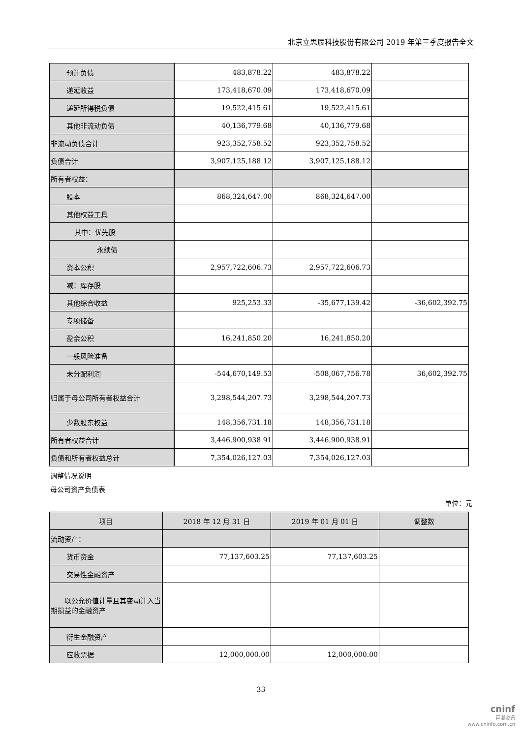北京立思辰科技股份有限公司 2019 年第三季度报告全文
| 预计负债 | 483,878.22 | 483,878.22 | |
| 递延收益 | 173,418,670.09 | 173,418,670.09 | |
| 递延所得税负债 | 19,522,415.61 | 19,522,415.61 | |
| 其他非流动负债 | 40,136,779.68 | 40,136,779.68 | |
| 非流动负债合计 | 923,352,758.52 | 923,352,758.52 | |
| 负债合计 | 3,907,125,188.12 | 3,907,125,188.12 | |
| 所有者权益： | | | |
| 股本 | 868,324,647.00 | 868,324,647.00 | |
| 其他权益工具 | | | |
| 其中：优先股 | | | |
| 永续债 | | | |
| 资本公积 | 2,957,722,606.73 | 2,957,722,606.73 | |
| 减：库存股 | | | |
| 其他综合收益 | 925,253.33 | -35,677,139.42 | -36,602,392.75 |
| 专项储备 | | | |
| 盈余公积 | 16,241,850.20 | 16,241,850.20 | |
| 一般风险准备 | | | |
| 未分配利润 | -544,670,149.53 | -508,067,756.78 | 36,602,392.75 |
| 归属于母公司所有者权益合计 | 3,298,544,207.73 | 3,298,544,207.73 | |
| 少数股东权益 | 148,356,731.18 | 148,356,731.18 | |
| 所有者权益合计 | 3,446,900,938.91 | 3,446,900,938.91 | |
| 负债和所有者权益总计 | 7,354,026,127.03 | 7,354,026,127.03 | |
调整情况说明
母公司资产负债表
单位：元
| 项目 | 2018 年 12 月 31 日 | 2019 年 01 月 01 日 | 调整数 |
| --- | --- | --- | --- |
| 流动资产： | | | |
| 货币资金 | 77,137,603.25 | 77,137,603.25 | |
| 交易性金融资产 | | | |
| 以公允价值计量且其变动计入当期损益的金融资产 | | | |
| 衍生金融资产 | | | |
| 应收票据 | 12,000,000.00 | 12,000,000.00 | |
33
cninf
巨潮资讯
www.cninfo.com.cn